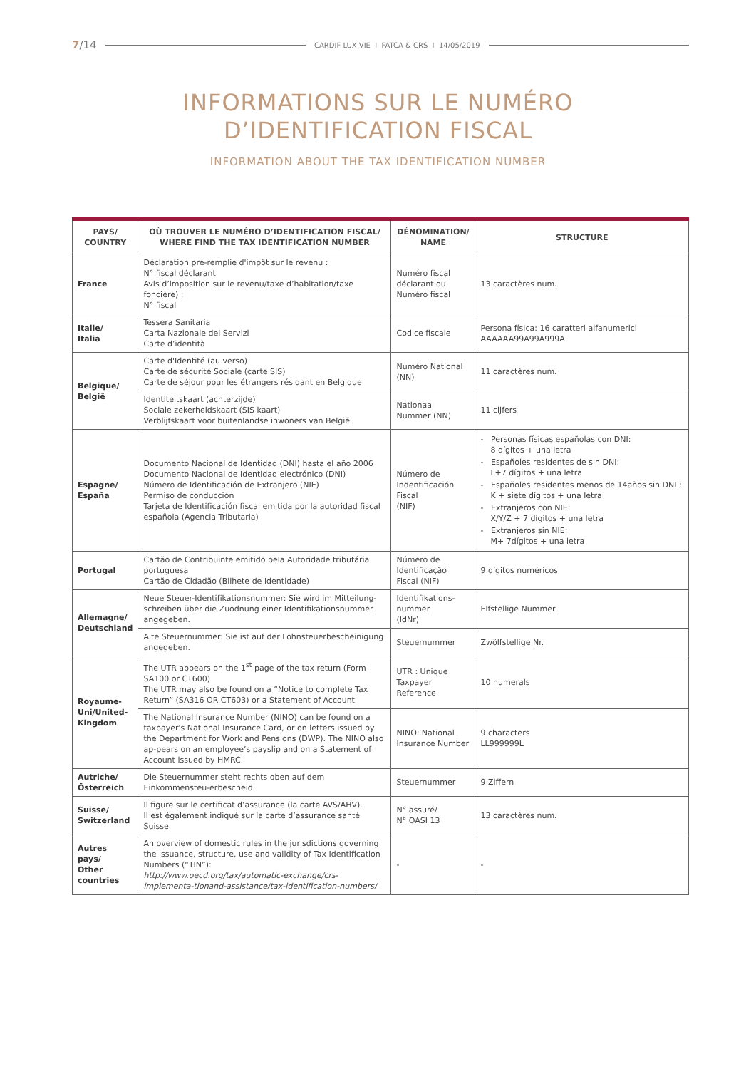7/14 CARDIF LUX VIE I FATCA & CRS I 14/05/2019
INFORMATIONS SUR LE NUMÉRO
D’IDENTIFICATION FISCAL
INFORMATION ABOUT THE TAX IDENTIFICATION NUMBER
| PAYS/ COUNTRY | OÙ TROUVER LE NUMÉRO D’IDENTIFICATION FISCAL/ WHERE FIND THE TAX IDENTIFICATION NUMBER | DÉNOMINATION/ NAME | STRUCTURE |
| --- | --- | --- | --- |
| France | Déclaration pré-remplie d'impôt sur le revenu : N° fiscal déclarant Avis d’imposition sur le revenu/taxe d’habitation/taxe foncière) : N° fiscal | Numéro fiscal déclarant ou Numéro fiscal | 13 caractères num. |
| Italie/ Italia | Tessera Sanitaria Carta Nazionale dei Servizi Carte d’identità | Codice fiscale | Persona física: 16 caratteri alfanumerici AAAAAA99A99A999A |
| Belgique/ België | Carte d'Identité (au verso) Carte de sécurité Sociale (carte SIS) Carte de séjour pour les étrangers résidant en Belgique | Numéro National (NN) | 11 caractères num. |
| | Identiteitskaart (achterzijde) Sociale zekerheidskaart (SIS kaart) Verblijfskaart voor buitenlandse inwoners van België | Nationaal Nummer (NN) | 11 cijfers |
| Espagne/ España | Documento Nacional de Identidad (DNI) hasta el año 2006 Documento Nacional de Identidad electrónico (DNI) Número de Identificación de Extranjero (NIE) Permiso de conducción Tarjeta de Identificación fiscal emitida por la autoridad fiscal española (Agencia Tributaria) | Número de Indentificación Fiscal (NIF) | - Personas físicas españolas con DNI: 8 dígitos + una letra - Españoles residentes de sin DNI: L+7 dígitos + una letra - Españoles residentes menos de 14años sin DNI : K + siete dígitos + una letra - Extranjeros con NIE: X/Y/Z + 7 dígitos + una letra - Extranjeros sin NIE: M+ 7dígitos + una letra |
| Portugal | Cartão de Contribuinte emitido pela Autoridade tributária portuguesa Cartão de Cidadão (Bilhete de Identidade) | Número de Identificação Fiscal (NIF) | 9 dígitos numéricos |
| Allemagne/ Deutschland | Neue Steuer-Identifikationsnummer: Sie wird im Mitteilung-schreiben über die Zuodnung einer Identifikationsnummer angegeben. | Identifikations-nummer (IdNr) | Elfstellige Nummer |
| | Alte Steuernummer: Sie ist auf der Lohnsteuerbescheinigung angegeben. | Steuernummer | Zwölfstellige Nr. |
| Royaume-Uni/United-Kingdom | The UTR appears on the 1<sup>st</sup> page of the tax return (Form SA100 or CT600) The UTR may also be found on a “Notice to complete Tax Return” (SA316 OR CT603) or a Statement of Account | UTR : Unique Taxpayer Reference | 10 numerals |
| | The National Insurance Number (NINO) can be found on a taxpayer's National Insurance Card, or on letters issued by the Department for Work and Pensions (DWP). The NINO also ap-pears on an employee’s payslip and on a Statement of Account issued by HMRC. | NINO: National Insurance Number | 9 characters LL999999L |
| Autriche/ Österreich | Die Steuernummer steht rechts oben auf dem Einkommensteu-erbescheid. | Steuernummer | 9 Ziffern |
| Suisse/ Switzerland | Il figure sur le certificat d’assurance (la carte AVS/AHV). Il est également indiqué sur la carte d’assurance santé Suisse. | N° assuré/ N° OASI 13 | 13 caractères num. |
| Autres pays/ Other countries | An overview of domestic rules in the jurisdictions governing the issuance, structure, use and validity of Tax Identification Numbers (“TIN”): http://www.oecd.org/tax/automatic-exchange/crs-implementa-tionand-assistance/tax-identification-numbers/ | - | - |